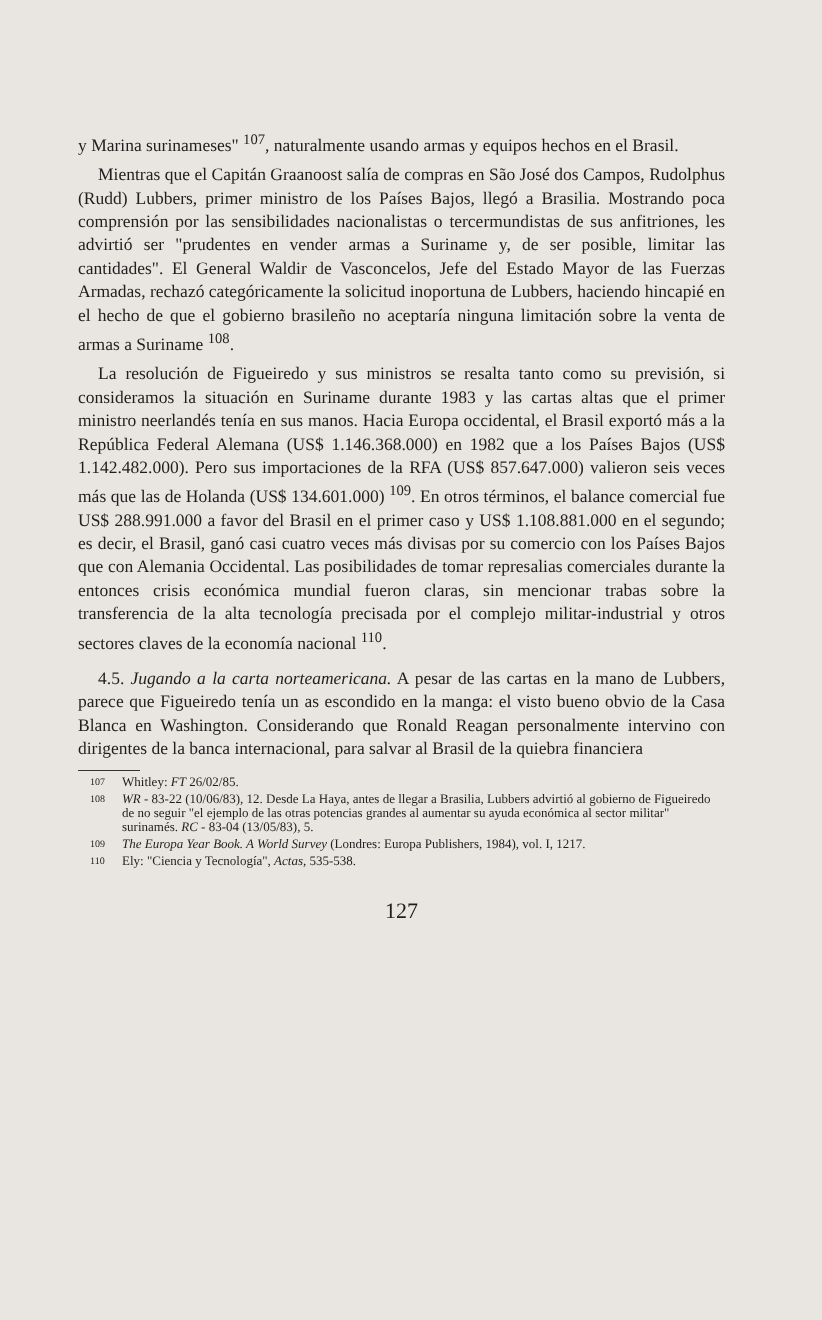y Marina surinameses" <sup>107</sup>, naturalmente usando armas y equipos hechos en el Brasil.
Mientras que el Capitán Graanoost salía de compras en São José dos Campos, Rudolphus (Rudd) Lubbers, primer ministro de los Países Bajos, llegó a Brasilia. Mostrando poca comprensión por las sensibilidades nacionalistas o tercermundistas de sus anfitriones, les advirtió ser "prudentes en vender armas a Suriname y, de ser posible, limitar las cantidades". El General Waldir de Vasconcelos, Jefe del Estado Mayor de las Fuerzas Armadas, rechazó categóricamente la solicitud inoportuna de Lubbers, haciendo hincapié en el hecho de que el gobierno brasileño no aceptaría ninguna limitación sobre la venta de armas a Suriname <sup>108</sup>.
La resolución de Figueiredo y sus ministros se resalta tanto como su previsión, si consideramos la situación en Suriname durante 1983 y las cartas altas que el primer ministro neerlandés tenía en sus manos. Hacia Europa occidental, el Brasil exportó más a la República Federal Alemana (US$ 1.146.368.000) en 1982 que a los Países Bajos (US$ 1.142.482.000). Pero sus importaciones de la RFA (US$ 857.647.000) valieron seis veces más que las de Holanda (US$ 134.601.000) <sup>109</sup>. En otros términos, el balance comercial fue US$ 288.991.000 a favor del Brasil en el primer caso y US$ 1.108.881.000 en el segundo; es decir, el Brasil, ganó casi cuatro veces más divisas por su comercio con los Países Bajos que con Alemania Occidental. Las posibilidades de tomar represalias comerciales durante la entonces crisis económica mundial fueron claras, sin mencionar trabas sobre la transferencia de la alta tecnología precisada por el complejo militar-industrial y otros sectores claves de la economía nacional <sup>110</sup>.
4.5. Jugando a la carta norteamericana. A pesar de las cartas en la mano de Lubbers, parece que Figueiredo tenía un as escondido en la manga: el visto bueno obvio de la Casa Blanca en Washington. Considerando que Ronald Reagan personalmente intervino con dirigentes de la banca internacional, para salvar al Brasil de la quiebra financiera
107 Whitley: FT 26/02/85.
108 WR - 83-22 (10/06/83), 12. Desde La Haya, antes de llegar a Brasilia, Lubbers advirtió al gobierno de Figueiredo de no seguir "el ejemplo de las otras potencias grandes al aumentar su ayuda económica al sector militar" surinamés. RC - 83-04 (13/05/83), 5.
109 The Europa Year Book. A World Survey (Londres: Europa Publishers, 1984), vol. I, 1217.
110 Ely: "Ciencia y Tecnología", Actas, 535-538.
127